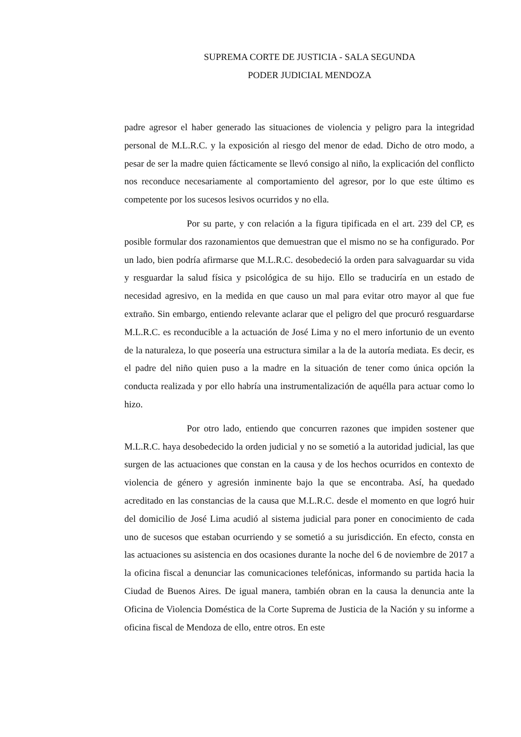SUPREMA CORTE DE JUSTICIA - SALA SEGUNDA
PODER JUDICIAL MENDOZA
padre agresor el haber generado las situaciones de violencia y peligro para la integridad personal de M.L.R.C. y la exposición al riesgo del menor de edad. Dicho de otro modo, a pesar de ser la madre quien fácticamente se llevó consigo al niño, la explicación del conflicto nos reconduce necesariamente al comportamiento del agresor, por lo que este último es competente por los sucesos lesivos ocurridos y no ella.
Por su parte, y con relación a la figura tipificada en el art. 239 del CP, es posible formular dos razonamientos que demuestran que el mismo no se ha configurado. Por un lado, bien podría afirmarse que M.L.R.C. desobedeció la orden para salvaguardar su vida y resguardar la salud física y psicológica de su hijo. Ello se traduciría en un estado de necesidad agresivo, en la medida en que causo un mal para evitar otro mayor al que fue extraño. Sin embargo, entiendo relevante aclarar que el peligro del que procuró resguardarse M.L.R.C. es reconducible a la actuación de José Lima y no el mero infortunio de un evento de la naturaleza, lo que poseería una estructura similar a la de la autoría mediata. Es decir, es el padre del niño quien puso a la madre en la situación de tener como única opción la conducta realizada y por ello habría una instrumentalización de aquélla para actuar como lo hizo.
Por otro lado, entiendo que concurren razones que impiden sostener que M.L.R.C. haya desobedecido la orden judicial y no se sometió a la autoridad judicial, las que surgen de las actuaciones que constan en la causa y de los hechos ocurridos en contexto de violencia de género y agresión inminente bajo la que se encontraba. Así, ha quedado acreditado en las constancias de la causa que M.L.R.C. desde el momento en que logró huir del domicilio de José Lima acudió al sistema judicial para poner en conocimiento de cada uno de sucesos que estaban ocurriendo y se sometió a su jurisdicción. En efecto, consta en las actuaciones su asistencia en dos ocasiones durante la noche del 6 de noviembre de 2017 a la oficina fiscal a denunciar las comunicaciones telefónicas, informando su partida hacia la Ciudad de Buenos Aires. De igual manera, también obran en la causa la denuncia ante la Oficina de Violencia Doméstica de la Corte Suprema de Justicia de la Nación y su informe a oficina fiscal de Mendoza de ello, entre otros. En este